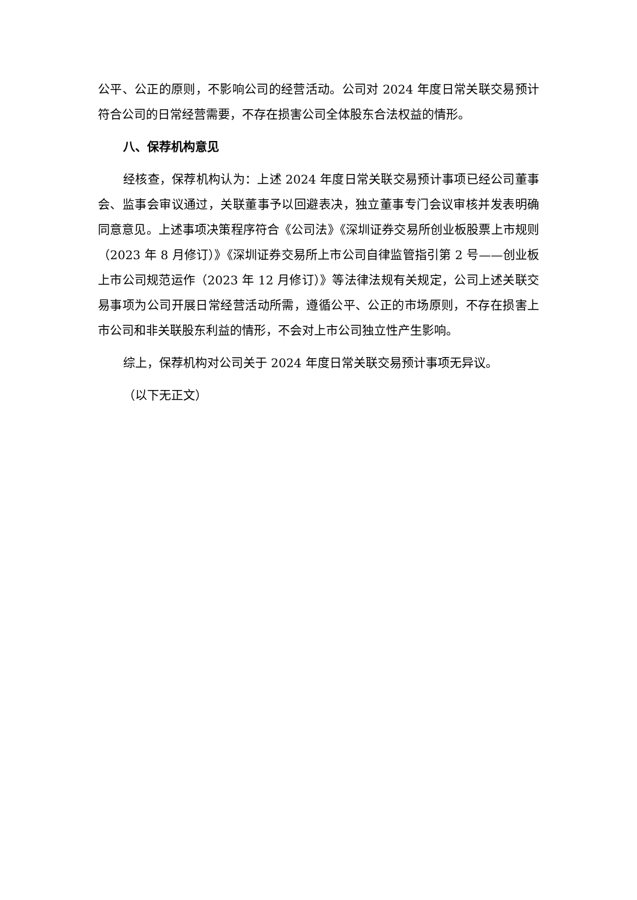公平、公正的原则，不影响公司的经营活动。公司对 2024 年度日常关联交易预计符合公司的日常经营需要，不存在损害公司全体股东合法权益的情形。
八、保荐机构意见
经核查，保荐机构认为：上述 2024 年度日常关联交易预计事项已经公司董事会、监事会审议通过，关联董事予以回避表决，独立董事专门会议审核并发表明确同意意见。上述事项决策程序符合《公司法》《深圳证券交易所创业板股票上市规则（2023 年 8 月修订）》《深圳证券交易所上市公司自律监管指引第 2 号——创业板上市公司规范运作（2023 年 12 月修订）》等法律法规有关规定，公司上述关联交易事项为公司开展日常经营活动所需，遵循公平、公正的市场原则，不存在损害上市公司和非关联股东利益的情形，不会对上市公司独立性产生影响。
综上，保荐机构对公司关于 2024 年度日常关联交易预计事项无异议。
（以下无正文）